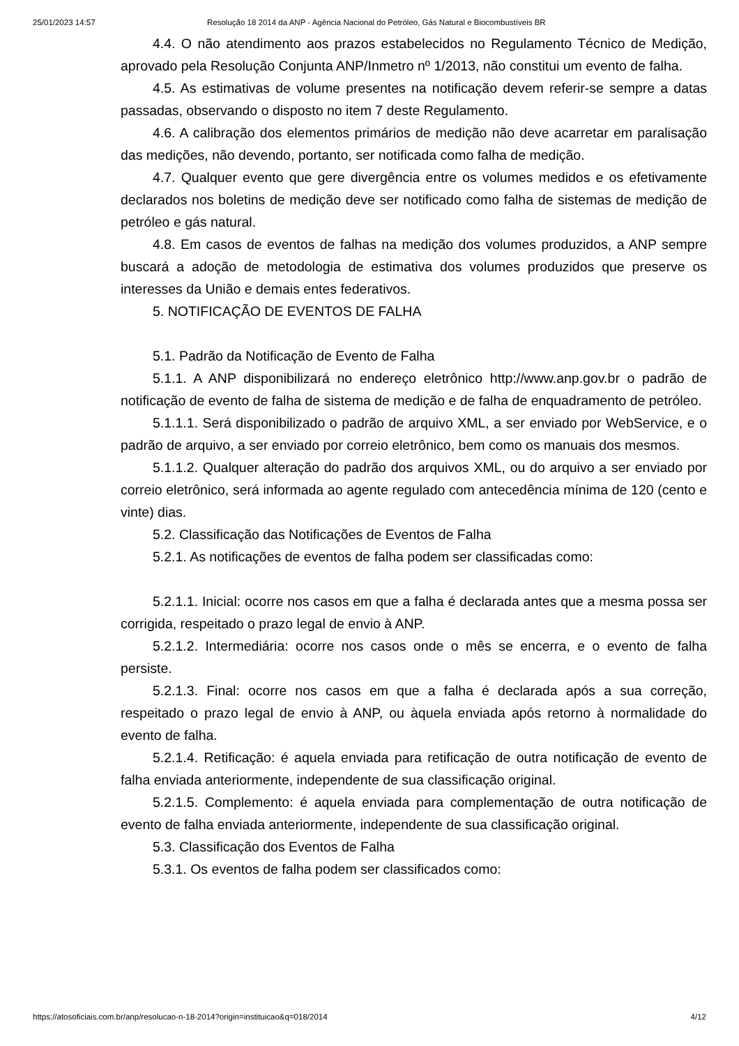25/01/2023 14:57 Resolução 18 2014 da ANP - Agência Nacional do Petróleo, Gás Natural e Biocombustíveis BR
4.4. O não atendimento aos prazos estabelecidos no Regulamento Técnico de Medição, aprovado pela Resolução Conjunta ANP/Inmetro nº 1/2013, não constitui um evento de falha.
4.5. As estimativas de volume presentes na notificação devem referir-se sempre a datas passadas, observando o disposto no item 7 deste Regulamento.
4.6. A calibração dos elementos primários de medição não deve acarretar em paralisação das medições, não devendo, portanto, ser notificada como falha de medição.
4.7. Qualquer evento que gere divergência entre os volumes medidos e os efetivamente declarados nos boletins de medição deve ser notificado como falha de sistemas de medição de petróleo e gás natural.
4.8. Em casos de eventos de falhas na medição dos volumes produzidos, a ANP sempre buscará a adoção de metodologia de estimativa dos volumes produzidos que preserve os interesses da União e demais entes federativos.
5. NOTIFICAÇÃO DE EVENTOS DE FALHA
5.1. Padrão da Notificação de Evento de Falha
5.1.1. A ANP disponibilizará no endereço eletrônico http://www.anp.gov.br o padrão de notificação de evento de falha de sistema de medição e de falha de enquadramento de petróleo.
5.1.1.1. Será disponibilizado o padrão de arquivo XML, a ser enviado por WebService, e o padrão de arquivo, a ser enviado por correio eletrônico, bem como os manuais dos mesmos.
5.1.1.2. Qualquer alteração do padrão dos arquivos XML, ou do arquivo a ser enviado por correio eletrônico, será informada ao agente regulado com antecedência mínima de 120 (cento e vinte) dias.
5.2. Classificação das Notificações de Eventos de Falha
5.2.1. As notificações de eventos de falha podem ser classificadas como:
5.2.1.1. Inicial: ocorre nos casos em que a falha é declarada antes que a mesma possa ser corrigida, respeitado o prazo legal de envio à ANP.
5.2.1.2. Intermediária: ocorre nos casos onde o mês se encerra, e o evento de falha persiste.
5.2.1.3. Final: ocorre nos casos em que a falha é declarada após a sua correção, respeitado o prazo legal de envio à ANP, ou àquela enviada após retorno à normalidade do evento de falha.
5.2.1.4. Retificação: é aquela enviada para retificação de outra notificação de evento de falha enviada anteriormente, independente de sua classificação original.
5.2.1.5. Complemento: é aquela enviada para complementação de outra notificação de evento de falha enviada anteriormente, independente de sua classificação original.
5.3. Classificação dos Eventos de Falha
5.3.1. Os eventos de falha podem ser classificados como:
https://atosoficiais.com.br/anp/resolucao-n-18-2014?origin=instituicao&q=018/2014 4/12